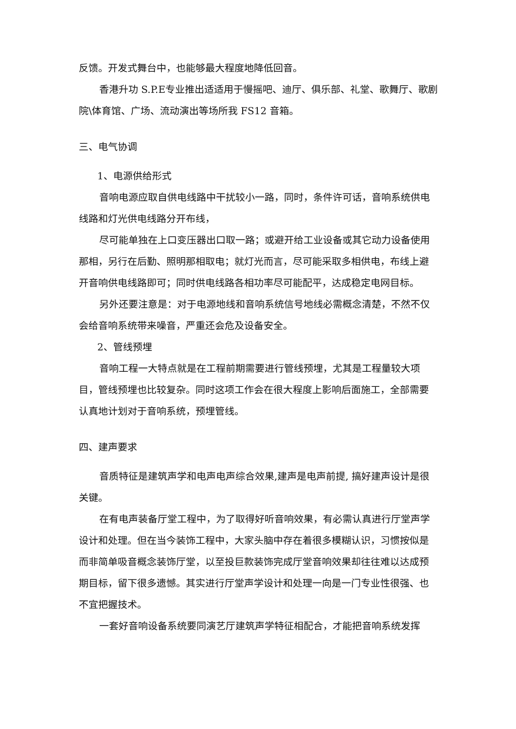反馈。开发式舞台中，也能够最大程度地降低回音。
香港升功 S.P.E专业推出适适用于慢摇吧、迪厅、俱乐部、礼堂、歌舞厅、歌剧院\体育馆、广场、流动演出等场所我 FS12 音箱。
三、电气协调
1、电源供给形式
音响电源应取自供电线路中干扰较小一路，同时，条件许可话，音响系统供电线路和灯光供电线路分开布线，
尽可能单独在上口变压器出口取一路；或避开给工业设备或其它动力设备使用那相，另行在后勤、照明那相取电；就灯光而言，尽可能采取多相供电，布线上避开音响供电线路即可；同时供电线路各相功率尽可能配平，达成稳定电网目标。
另外还要注意是：对于电源地线和音响系统信号地线必需概念清楚，不然不仅会给音响系统带来噪音，严重还会危及设备安全。
2、管线预埋
音响工程一大特点就是在工程前期需要进行管线预埋，尤其是工程量较大项目，管线预埋也比较复杂。同时这项工作会在很大程度上影响后面施工，全部需要认真地计划对于音响系统，预埋管线。
四、建声要求
音质特征是建筑声学和电声电声综合效果,建声是电声前提, 搞好建声设计是很关键。
在有电声装备厅堂工程中，为了取得好听音响效果，有必需认真进行厅堂声学设计和处理。但在当今装饰工程中，大家头脑中存在着很多模糊认识，习惯按似是而非简单吸音概念装饰厅堂，以至投巨款装饰完成厅堂音响效果却往往难以达成预期目标，留下很多遗憾。其实进行厅堂声学设计和处理一向是一门专业性很强、也不宜把握技术。
一套好音响设备系统要同演艺厅建筑声学特征相配合，才能把音响系统发挥